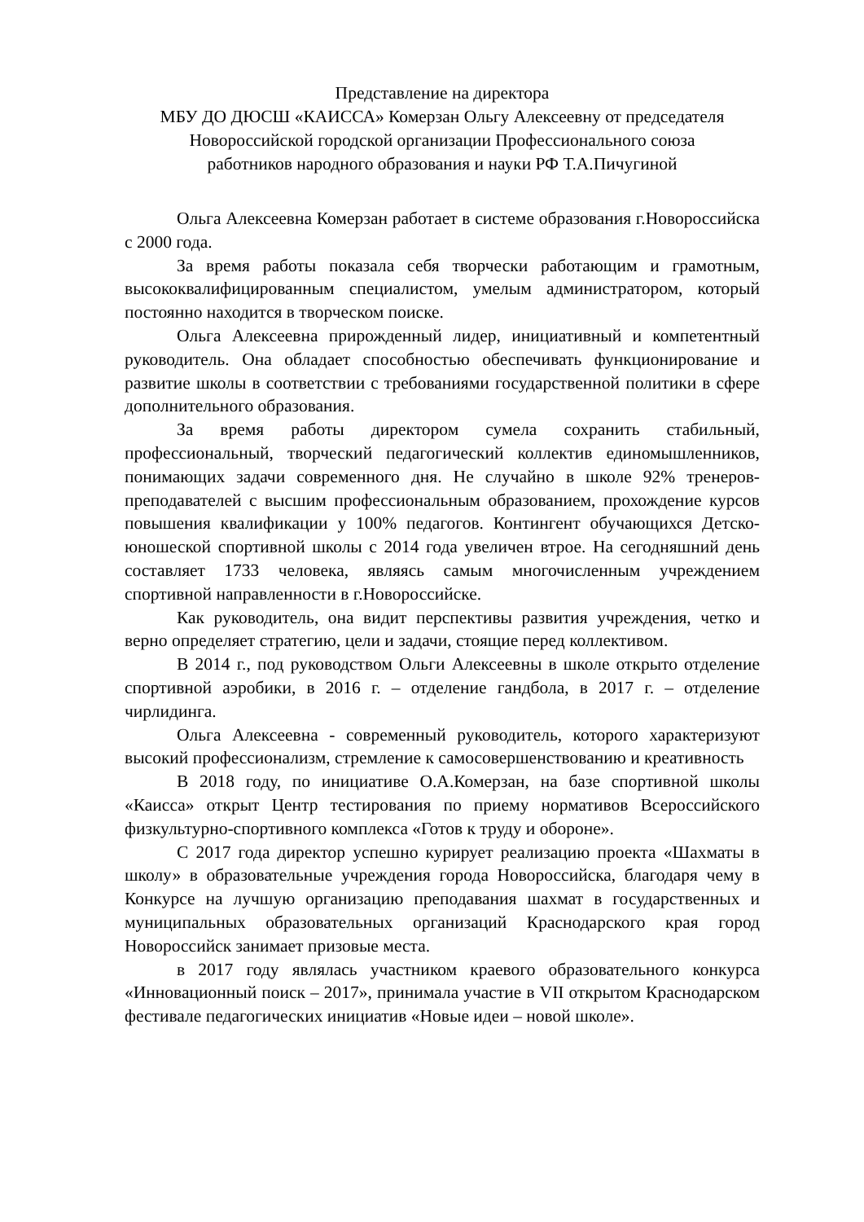Представление на директора
МБУ ДО ДЮСШ «КАИССА» Комерзан Ольгу Алексеевну от председателя
Новороссийской городской организации Профессионального союза
работников народного образования и науки РФ Т.А.Пичугиной
Ольга Алексеевна Комерзан работает в системе образования г.Новороссийска с 2000 года.
За время работы показала себя творчески работающим и грамотным, высококвалифицированным специалистом, умелым администратором, который постоянно находится в творческом поиске.
Ольга Алексеевна прирожденный лидер, инициативный и компетентный руководитель. Она обладает способностью обеспечивать функционирование и развитие школы в соответствии с требованиями государственной политики в сфере дополнительного образования.
За время работы директором сумела сохранить стабильный, профессиональный, творческий педагогический коллектив единомышленников, понимающих задачи современного дня. Не случайно в школе 92% тренеров-преподавателей с высшим профессиональным образованием, прохождение курсов повышения квалификации у 100% педагогов. Контингент обучающихся Детско-юношеской спортивной школы с 2014 года увеличен втрое. На сегодняшний день составляет 1733 человека, являясь самым многочисленным учреждением спортивной направленности в г.Новороссийске.
Как руководитель, она видит перспективы развития учреждения, четко и верно определяет стратегию, цели и задачи, стоящие перед коллективом.
В 2014 г., под руководством Ольги Алексеевны в школе открыто отделение спортивной аэробики, в 2016 г. – отделение гандбола, в 2017 г. – отделение чирлидинга.
Ольга Алексеевна - современный руководитель, которого характеризуют высокий профессионализм, стремление к самосовершенствованию и креативность
В 2018 году, по инициативе О.А.Комерзан, на базе спортивной школы «Каисса» открыт Центр тестирования по приему нормативов Всероссийского физкультурно-спортивного комплекса «Готов к труду и обороне».
С 2017 года директор успешно курирует реализацию проекта «Шахматы в школу» в образовательные учреждения города Новороссийска, благодаря чему в Конкурсе на лучшую организацию преподавания шахмат в государственных и муниципальных образовательных организаций Краснодарского края город Новороссийск занимает призовые места.
в 2017 году являлась участником краевого образовательного конкурса «Инновационный поиск – 2017», принимала участие в VII открытом Краснодарском фестивале педагогических инициатив «Новые идеи – новой школе».